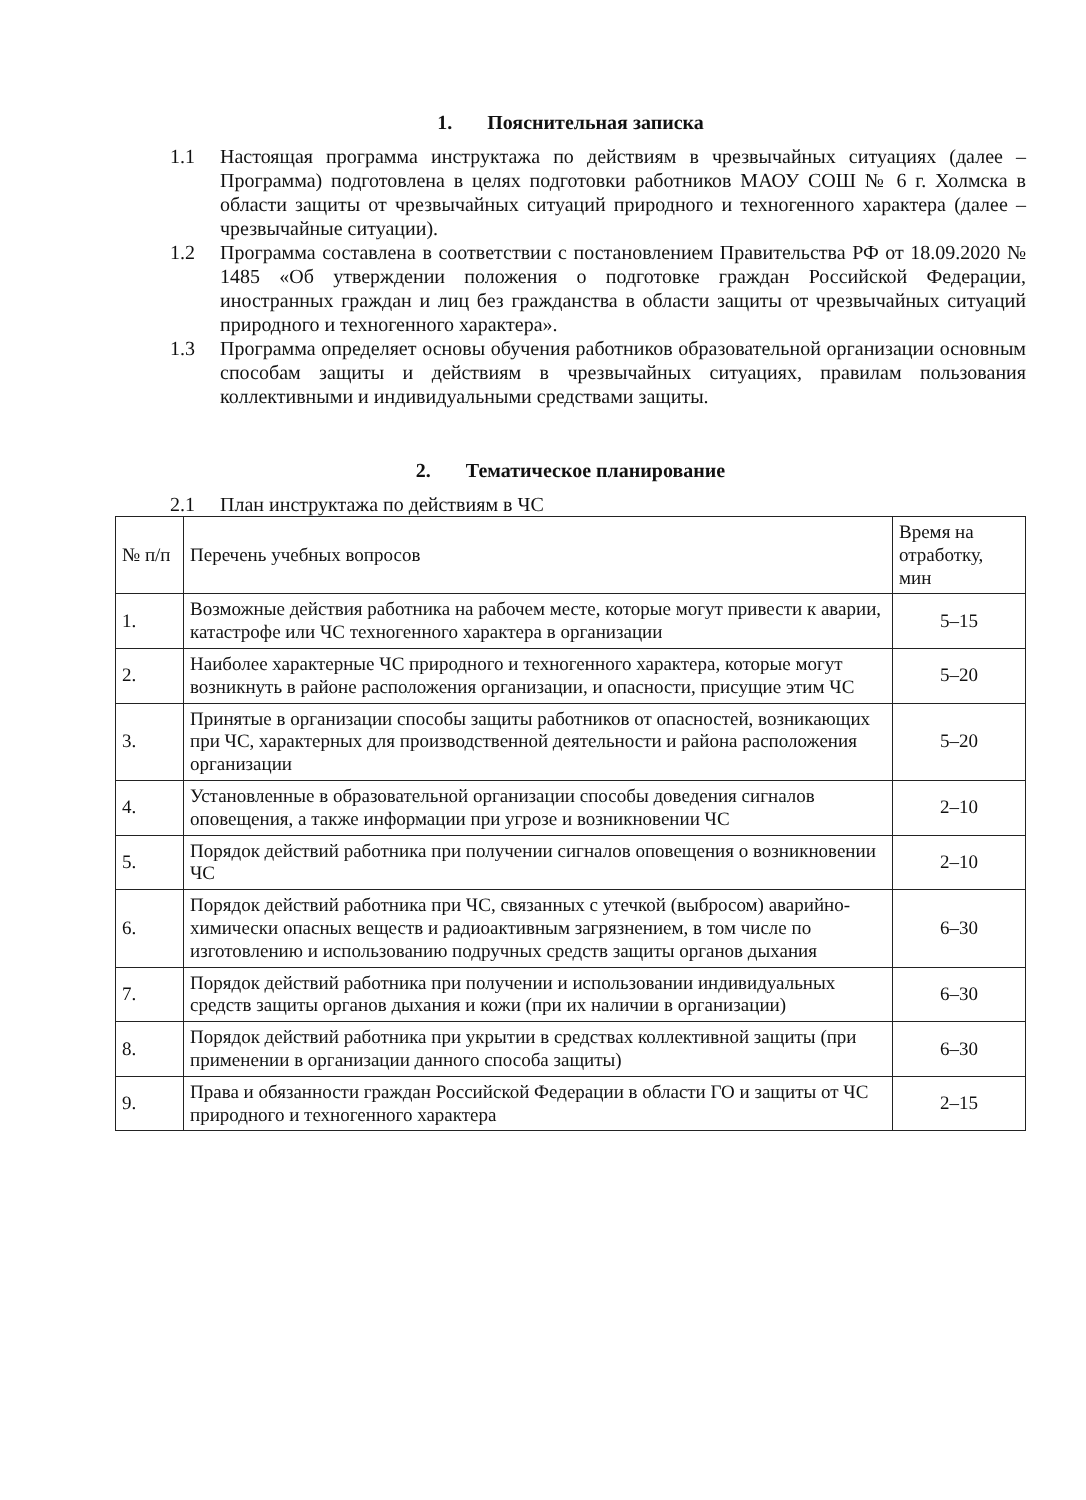1. Пояснительная записка
1.1 Настоящая программа инструктажа по действиям в чрезвычайных ситуациях (далее – Программа) подготовлена в целях подготовки работников МАОУ СОШ № 6 г. Холмска в области защиты от чрезвычайных ситуаций природного и техногенного характера (далее – чрезвычайные ситуации).
1.2 Программа составлена в соответствии с постановлением Правительства РФ от 18.09.2020 № 1485 «Об утверждении положения о подготовке граждан Российской Федерации, иностранных граждан и лиц без гражданства в области защиты от чрезвычайных ситуаций природного и техногенного характера».
1.3 Программа определяет основы обучения работников образовательной организации основным способам защиты и действиям в чрезвычайных ситуациях, правилам пользования коллективными и индивидуальными средствами защиты.
2. Тематическое планирование
2.1 План инструктажа по действиям в ЧС
| № п/п | Перечень учебных вопросов | Время на отработку, мин |
| --- | --- | --- |
| 1. | Возможные действия работника на рабочем месте, которые могут привести к аварии, катастрофе или ЧС техногенного характера в организации | 5–15 |
| 2. | Наиболее характерные ЧС природного и техногенного характера, которые могут возникнуть в районе расположения организации, и опасности, присущие этим ЧС | 5–20 |
| 3. | Принятые в организации способы защиты работников от опасностей, возникающих при ЧС, характерных для производственной деятельности и района расположения организации | 5–20 |
| 4. | Установленные в образовательной организации способы доведения сигналов оповещения, а также информации при угрозе и возникновении ЧС | 2–10 |
| 5. | Порядок действий работника при получении сигналов оповещения о возникновении ЧС | 2–10 |
| 6. | Порядок действий работника при ЧС, связанных с утечкой (выбросом) аварийно-химически опасных веществ и радиоактивным загрязнением, в том числе по изготовлению и использованию подручных средств защиты органов дыхания | 6–30 |
| 7. | Порядок действий работника при получении и использовании индивидуальных средств защиты органов дыхания и кожи (при их наличии в организации) | 6–30 |
| 8. | Порядок действий работника при укрытии в средствах коллективной защиты (при применении в организации данного способа защиты) | 6–30 |
| 9. | Права и обязанности граждан Российской Федерации в области ГО и защиты от ЧС природного и техногенного характера | 2–15 |